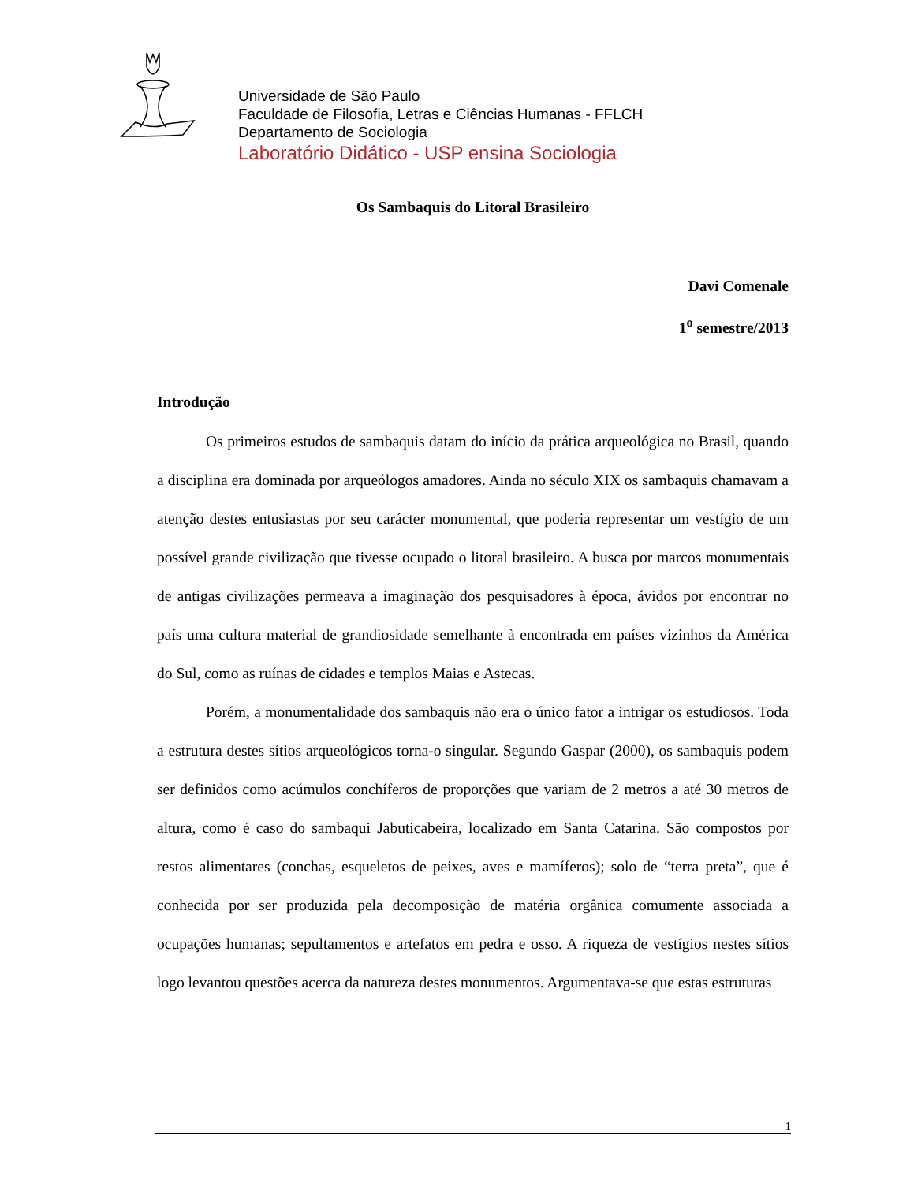Universidade de São Paulo
Faculdade de Filosofia, Letras e Ciências Humanas - FFLCH
Departamento de Sociologia
Laboratório Didático - USP ensina Sociologia
Os Sambaquis do Litoral Brasileiro
Davi Comenale
1<sup>o</sup> semestre/2013
Introdução
Os primeiros estudos de sambaquis datam do início da prática arqueológica no Brasil, quando a disciplina era dominada por arqueólogos amadores. Ainda no século XIX os sambaquis chamavam a atenção destes entusiastas por seu carácter monumental, que poderia representar um vestígio de um possível grande civilização que tivesse ocupado o litoral brasileiro. A busca por marcos monumentais de antigas civilizações permeava a imaginação dos pesquisadores à época, ávidos por encontrar no país uma cultura material de grandiosidade semelhante à encontrada em países vizinhos da América do Sul, como as ruínas de cidades e templos Maias e Astecas.
Porém, a monumentalidade dos sambaquis não era o único fator a intrigar os estudiosos. Toda a estrutura destes sítios arqueológicos torna-o singular. Segundo Gaspar (2000), os sambaquis podem ser definidos como acúmulos conchíferos de proporções que variam de 2 metros a até 30 metros de altura, como é caso do sambaqui Jabuticabeira, localizado em Santa Catarina. São compostos por restos alimentares (conchas, esqueletos de peixes, aves e mamíferos); solo de “terra preta”, que é conhecida por ser produzida pela decomposição de matéria orgânica comumente associada a ocupações humanas; sepultamentos e artefatos em pedra e osso. A riqueza de vestígios nestes sítios logo levantou questões acerca da natureza destes monumentos. Argumentava-se que estas estruturas
1